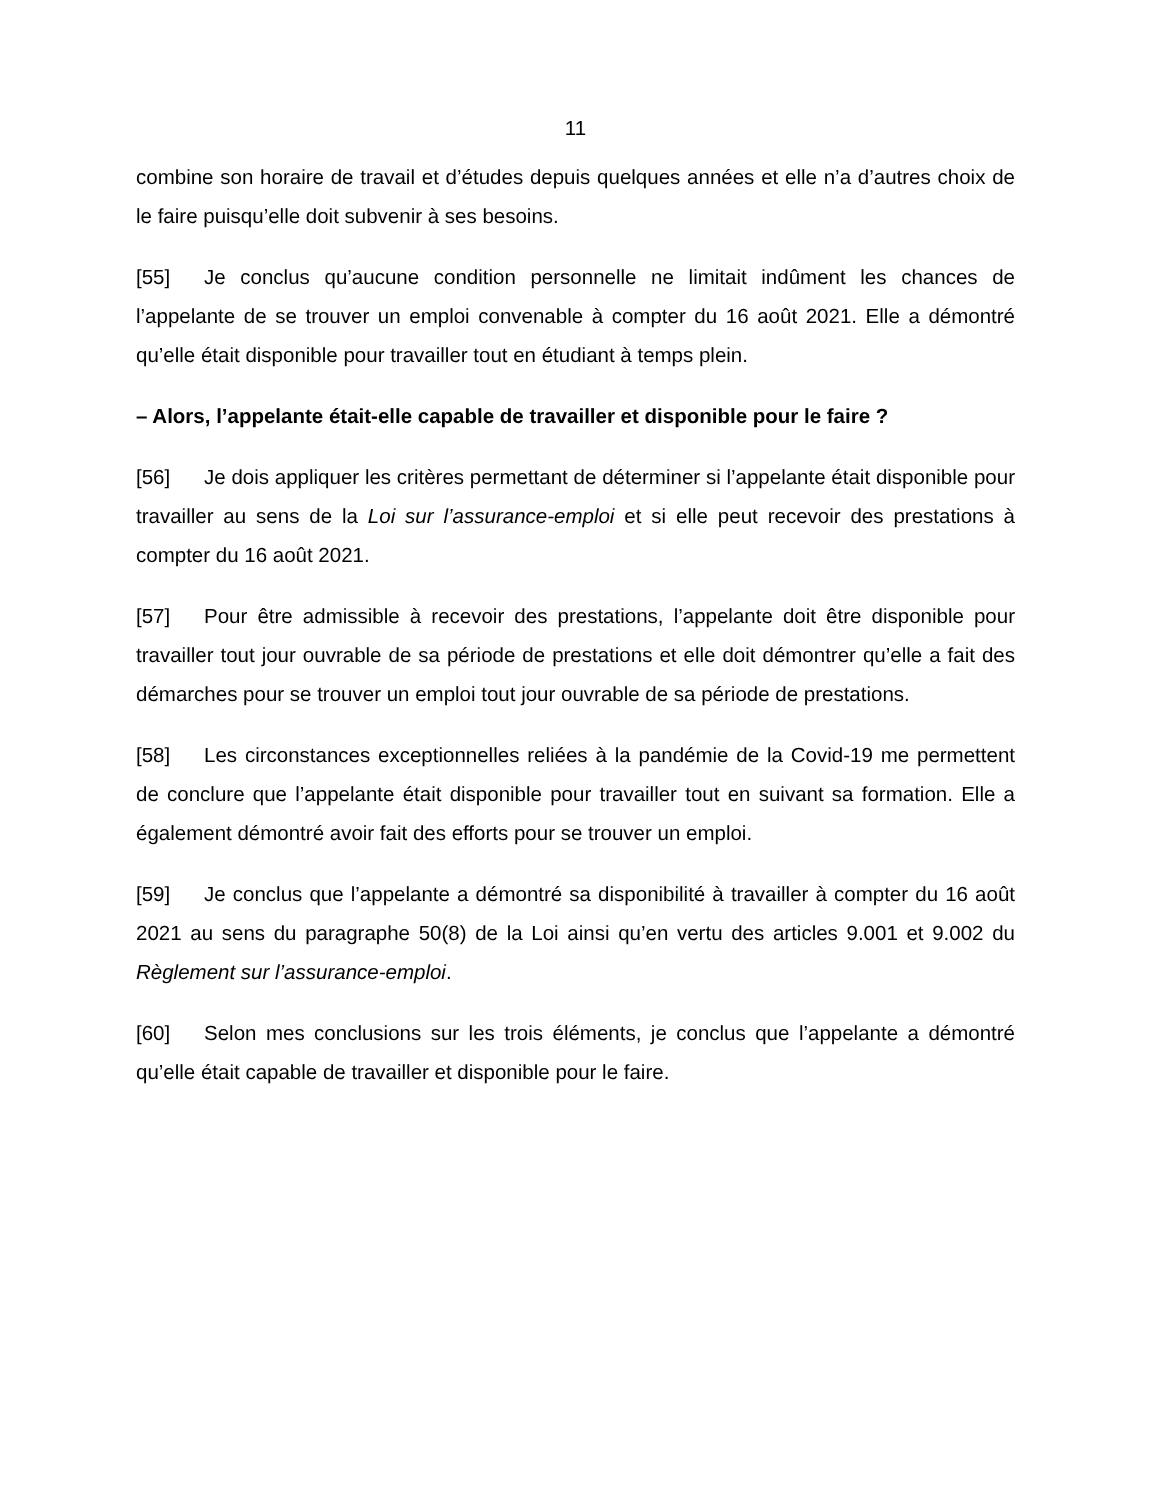11
combine son horaire de travail et d’études depuis quelques années et elle n’a d’autres choix de le faire puisqu’elle doit subvenir à ses besoins.
[55] Je conclus qu’aucune condition personnelle ne limitait indûment les chances de l’appelante de se trouver un emploi convenable à compter du 16 août 2021. Elle a démontré qu’elle était disponible pour travailler tout en étudiant à temps plein.
– Alors, l’appelante était-elle capable de travailler et disponible pour le faire ?
[56] Je dois appliquer les critères permettant de déterminer si l’appelante était disponible pour travailler au sens de la Loi sur l’assurance-emploi et si elle peut recevoir des prestations à compter du 16 août 2021.
[57] Pour être admissible à recevoir des prestations, l’appelante doit être disponible pour travailler tout jour ouvrable de sa période de prestations et elle doit démontrer qu’elle a fait des démarches pour se trouver un emploi tout jour ouvrable de sa période de prestations.
[58] Les circonstances exceptionnelles reliées à la pandémie de la Covid-19 me permettent de conclure que l’appelante était disponible pour travailler tout en suivant sa formation. Elle a également démontré avoir fait des efforts pour se trouver un emploi.
[59] Je conclus que l’appelante a démontré sa disponibilité à travailler à compter du 16 août 2021 au sens du paragraphe 50(8) de la Loi ainsi qu’en vertu des articles 9.001 et 9.002 du Règlement sur l’assurance-emploi.
[60] Selon mes conclusions sur les trois éléments, je conclus que l’appelante a démontré qu’elle était capable de travailler et disponible pour le faire.